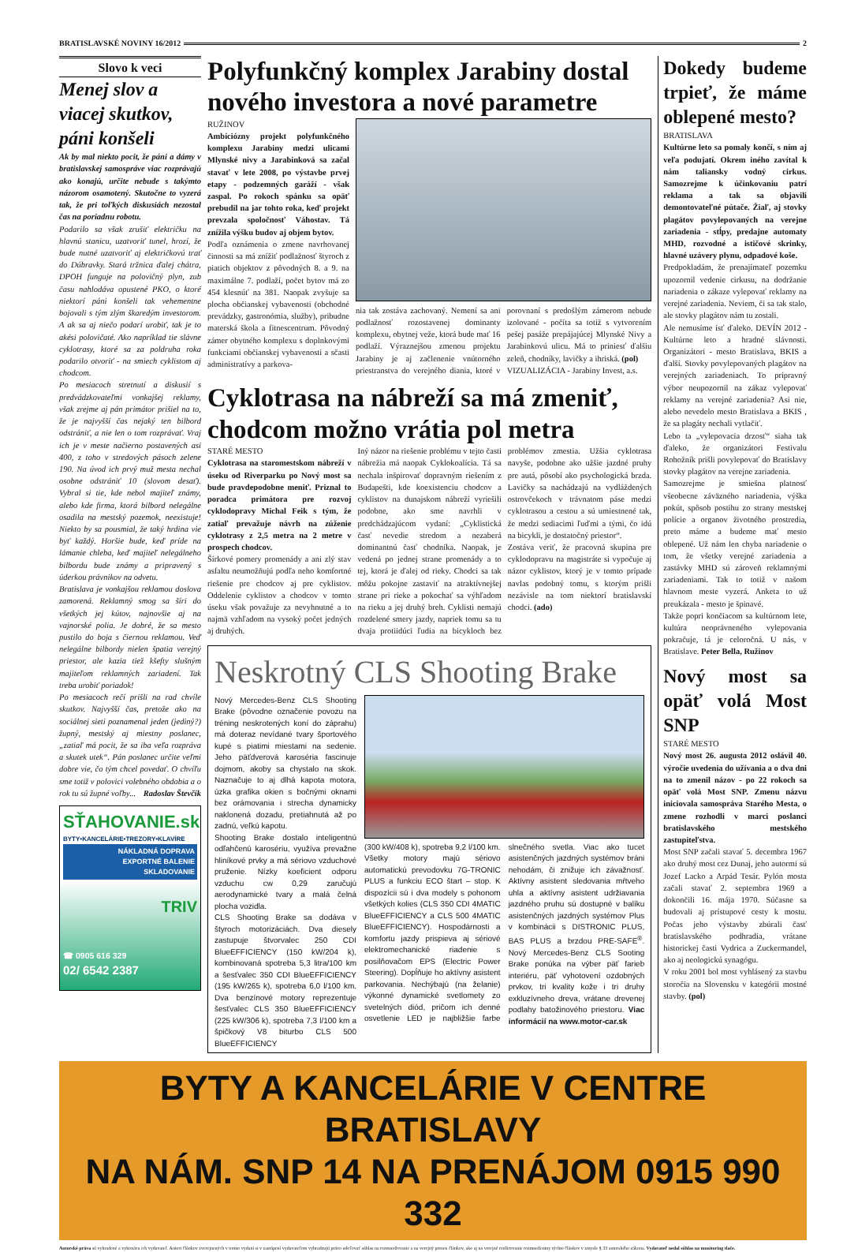BRATISLAVSKÉ NOVINY 16/2012 2
Slovo k veci
Menej slov a viacej skutkov, páni konšeli
Ak by mal niekto pocit, že páni a dámy v bratislavskej samospráve viac rozprávajú ako konajú, určite nebude s takýmto názorom osamotený. Skutočne to vyzerá tak, že pri toľkých diskusiách nezostal čas na poriadnu robotu.
Podarilo sa však zrušiť električku na hlavnú stanicu, uzatvoriť tunel, hrozí, že bude nutné uzatvoriť aj električkovú trať do Dúbravky. Stará tržnica ďalej chátra, DPOH funguje na polovičný plyn, zub času nahlodáva opustené PKO, o ktoré niektorí páni konšeli tak vehementne bojovali s tým zlým škaredým investorom. A ak sa aj niečo podarí urobiť, tak je to akési polovičaté. Ako napríklad tie slávne cyklotrasy, ktoré sa za poldruha roka podarilo otvoriť - na smiech cyklistom aj chodcom.
Po mesiacoch stretnutí a diskusií s predvádzkovateľmi vonkajšej reklamy, však zrejme aj pán primátor prišiel na to, že je najvyšší čas nejaký ten bilbord odstrániť, a nie len o tom rozprávať. Vraj ich je v meste načierno postavených asi 400, z toho v stredových pásoch zelene 190. Na úvod ich prvý muž mesta nechal osobne odstrániť 10 (slovom desať). Vybral si tie, kde nebol majiteľ známy, alebo kde firma, ktorá bilbord nelegálne osadila na mestský pozemok, neexistuje! Niekto by sa pousmial, že taký hrdina vie byť každý. Horšie bude, keď príde na lámanie chleba, keď majiteľ nelegálneho bilbordu bude známy a pripravený s úderkou právnikov na odvetu.
Bratislava je vonkajšou reklamou doslova zamorená. Reklamný smog sa šíri do všetkých jej kútov, najnovšie aj na vajnorské polia. Je dobré, že sa mesto pustilo do boja s čiernou reklamou. Veď nelegálne bilbordy nielen špatia verejný priestor, ale kazia tiež kšefty slušným majiteľom reklamných zariadení. Tak treba urobiť poriadok!
Po mesiacoch rečí prišli na rad chvíle skutkov. Najvyšší čas, pretože ako na sociálnej sieti poznamenal jeden (jediný?) župný, mestský aj miestny poslanec, „zatiaľ má pocit, že sa iba veľa rozpráva a skutek utek“. Pán poslanec určite veľmi dobre vie, čo tým chcel povedať. O chvíľu sme totiž v polovici volebného obdobia a o rok tu sú župné voľby... Radoslav Števčík
SŤAHOVANIE.sk
BYTY•KANCELÁRIE•TREZORY•KLAVÍRE
NÁKLADNÁ DOPRAVA
EXPORTNÉ BALENIE
SKLADOVANIE
TRIV
☎ 0905 616 329
02/ 6542 2387
Polyfunkčný komplex Jarabiny dostal nového investora a nové parametre
RUŽINOV
Ambíciózny projekt polyfunkčného komplexu Jarabiny medzi ulicami Mlynské nivy a Jarabinková sa začal stavať v lete 2008, po výstavbe prvej etapy - podzemných garáží - však zaspal. Po rokoch spánku sa opäť prebudil na jar tohto roka, keď projekt prevzala spoločnosť Váhostav. Tá znížila výšku budov aj objem bytov.
Podľa oznámenia o zmene navrhovanej činnosti sa má znížiť podlažnosť štyroch z piatich objektov z pôvodných 8. a 9. na maximálne 7. podlaží, počet bytov má zo 454 klesnúť na 381. Naopak zvyšuje sa plocha občianskej vybavenosti (obchodné prevádzky, gastronómia, služby), pribudne materská škola a fitnescentrum. Pôvodný zámer obytného komplexu s doplnkovými funkciami občianskej vybavenosti a sčasti administratívy a parkova-
nia tak zostáva zachovaný. Nemení sa ani podlažnosť rozostavenej dominanty komplexu, obytnej veže, ktorá bude mať 16 podlaží. Výraznejšou zmenou projektu Jarabiny je aj začlenenie vnútorného priestranstva do verejného diania, ktoré v porovnaní s predošlým zámerom nebude izolované - počíta sa totiž s vytvorením pešej pasáže prepájajúcej Mlynské Nivy a Jarabinkovú ulicu. Má to priniesť ďalšiu zeleň, chodníky, lavičky a ihriská. (pol)
VIZUALIZÁCIA - Jarabiny Invest, a.s.
Cyklotrasa na nábreží sa má zmeniť, chodcom možno vrátia pol metra
STARÉ MESTO
Cyklotrasa na staromestskom nábreží v úseku od Riverparku po Nový most sa bude pravdepodobne meniť. Priznal to poradca primátora pre rozvoj cyklodopravy Michal Feik s tým, že zatiaľ prevažuje návrh na zúženie cyklotrasy z 2,5 metra na 2 metre v prospech chodcov.
Šírkové pomery promenády a ani zlý stav asfaltu neumožňujú podľa neho komfortné riešenie pre chodcov aj pre cyklistov. Oddelenie cyklistov a chodcov v tomto úseku však považuje za nevyhnutné a to najmä vzhľadom na vysoký počet jedných aj druhých.
Iný názor na riešenie problému v tejto časti nábrežia má naopak Cyklokoalícia. Tá sa nechala inšpirovať dopravným riešením z Budapešti, kde koexistenciu chodcov a cyklistov na dunajskom nábreží vyriešili podobne, ako sme navrhli v predchádzajúcom vydaní: „Cyklistická časť nevedie stredom a nezaberá dominantnú časť chodníka. Naopak, je vedená po jednej strane promenády a to tej, ktorá je ďalej od rieky. Chodci sa tak môžu pokojne zastaviť na atraktívnejšej strane pri rieke a pokochať sa výhľadom na rieku a jej druhý breh. Cyklisti nemajú rozdelené smery jazdy, napriek tomu sa tu dvaja protiidúci ľudia na bicykloch bez problémov zmestia. Užšia cyklotrasa navyše, podobne ako užšie jazdné pruhy pre autá, pôsobí ako psychologická brzda. Lavičky sa nachádzajú na vydláždených ostrovčekoch v trávnatom páse medzi cyklotrasou a cestou a sú umiestnené tak, že medzi sediacimi ľuďmi a tými, čo idú na bicykli, je dostatočný priestor“.
Zostáva veriť, že pracovná skupina pre cyklodopravu na magistráte si vypočuje aj názor cyklistov, ktorý je v tomto prípade navlas podobný tomu, s ktorým prišli nezávisle na tom niektorí bratislavskí chodci. (ado)
Neskrotný CLS Shooting Brake
Nový Mercedes-Benz CLS Shooting Brake (pôvodne označenie povozu na tréning neskrotených koní do záprahu) má doteraz nevídané tvary športového kupé s piatimi miestami na sedenie. Jeho päťdverová karoséria fascinuje dojmom, akoby sa chystalo na skok. Naznačuje to aj dlhá kapota motora, úzka grafika okien s bočnými oknami bez orámovania i strecha dynamicky naklonená dozadu, pretiahnutá až po zadnú, veľkú kapotu.
Shooting Brake dostalo inteligentnú odľahčenú karosériu, využíva prevažne hliníkové prvky a má sériovo vzduchové pruženie. Nízky koeficient odporu vzduchu cw 0,29 zaručujú aerodynamické tvary a malá čelná plocha vozidla.
CLS Shooting Brake sa dodáva v štyroch motorizáciách. Dva diesely zastupuje štvorvalec 250 CDI BlueEFFICIENCY (150 kW/204 k), kombinovaná spotreba 5,3 litra/100 km a šesťvalec 350 CDI BlueEFFICIENCY (195 kW/265 k), spotreba 6,0 l/100 km. Dva benzínové motory reprezentuje šesťvalec CLS 350 BlueEFFICIENCY (225 kW/306 k), spotreba 7,3 l/100 km a špičkový V8 biturbo CLS 500 BlueEFFICIENCY
(300 kW/408 k), spotreba 9,2 l/100 km. Všetky motory majú sériovo automatickú prevodovku 7G-TRONIC PLUS a funkciu ECO štart – stop. K dispozícii sú i dva modely s pohonom všetkých kolies (CLS 350 CDI 4MATIC BlueEFFICIENCY a CLS 500 4MATIC BlueEFFICIENCY). Hospodárnosti a komfortu jazdy prispieva aj sériové elektromechanické riadenie s posilňovačom EPS (Electric Power Steering). Dopĺňuje ho aktívny asistent parkovania. Nechýbajú (na želanie) výkonné dynamické svetlomety zo svetelných diód, pričom ich denné osvetlenie LED je najbližšie farbe slnečného svetla. Viac ako tucet asistenčných jazdných systémov bráni nehodám, či znižuje ich závažnosť. Aktívny asistent sledovania mŕtveho uhla a aktívny asistent udržiavania jazdného pruhu sú dostupné v balíku asistenčných jazdných systémov Plus v kombinácii s DISTRONIC PLUS, BAS PLUS a brzdou PRE-SAFE<sup>®</sup>. Nový Mercedes-Benz CLS Sooting Brake ponúka na výber päť farieb interiéru, päť vyhotovení ozdobných prvkov, tri kvality kože i tri druhy exkluzívneho dreva, vrátane drevenej podlahy batožinového priestoru. Viac informácií na www.motor-car.sk
Dokedy budeme trpieť, že máme oblepené mesto?
BRATISLAVA
Kultúrne leto sa pomaly končí, s ním aj veľa podujatí. Okrem iného zavítal k nám taliansky vodný cirkus. Samozrejme k účinkovaniu patrí reklama a tak sa objavili demontovateľné pútače. Žiaľ, aj stovky plagátov povylepovaných na verejne zariadenia - stĺpy, predajne automaty MHD, rozvodné a ističové skrinky, hlavné uzávery plynu, odpadové koše.
Predpokladám, že prenajímateľ pozemku upozornil vedenie cirkusu, na dodržanie nariadenia o zákaze vylepovať reklamy na verejné zariadenia. Neviem, či sa tak stalo, ale stovky plagátov nám tu zostali.
Ale nemusíme ísť ďaleko. DEVÍN 2012 - Kultúrne leto a hradné slávnosti. Organizátori - mesto Bratislava, BKIS a ďalší. Stovky povylepovaných plagátov na verejných zariadeniach. To prípravný výbor neupozornil na zákaz vylepovať reklamy na verejné zariadenia? Asi nie, alebo nevedelo mesto Bratislava a BKIS , že sa plagáty nechali vytlačiť.
Lebo ta „vylepovacia drzosť“ siaha tak ďaleko, že organizátori Festivalu Rohožník prišli povylepovať do Bratislavy stovky plagátov na verejne zariadenia.
Samozrejme je smiešna platnosť všeobecne záväzného nariadenia, výška pokút, spôsob postihu zo strany mestskej polície a organov životného prostredia, preto máme a budeme mať mesto oblepené. Už nám len chyba nariadenie o tom, že všetky verejné zariadenia a zastávky MHD sú zároveň reklamnými zariadeniami. Tak to totiž v našom hlavnom meste vyzerá. Anketa to už preukázala - mesto je špinavé.
Takže popri končiacom sa kultúrnom lete, kultúra neoprávneného vylepovania pokračuje, tá je celoročná. U nás, v Bratislave. Peter Bella, Ružinov
Nový most sa opäť volá Most SNP
STARÉ MESTO
Nový most 26. augusta 2012 oslávil 40. výročie uvedenia do užívania a o dva dni na to zmenil názov - po 22 rokoch sa opäť volá Most SNP. Zmenu názvu iniciovala samospráva Starého Mesta, o zmene rozhodli v marci poslanci bratislavského mestského zastupiteľstva.
Most SNP začali stavať 5. decembra 1967 ako druhý most cez Dunaj, jeho autormi sú Jozef Lacko a Arpád Tesár. Pylón mosta začali stavať 2. septembra 1969 a dokončili 16. mája 1970. Súčasne sa budovali aj prístupové cesty k mostu. Počas jeho výstavby zbúrali časť bratislavského podhradia, vrátane historickej časti Vydrica a Zuckermandel, ako aj neologickú synagógu.
V roku 2001 bol most vyhlásený za stavbu storočia na Slovensku v kategórii mostné stavby. (pol)
BYTY A KANCELÁRIE V CENTRE BRATISLAVY
NA NÁM. SNP 14 NA PRENÁJOM 0915 990 332
Autorské práva sú vyhradené a vykonáva ich vydavateľ. Autori článkov zverejnených v tomto vydaní si v zastúpení vydavateľom vyhradzujú právo udeľovať súhlas na rozmnožovanie a na verejný prenos článkov, ako aj na verejné rozširovanie rozmnoženiny týchto článkov v zmysle § 33 autorského zákona. Vydavateľ nedal súhlas na monitoring tlače.